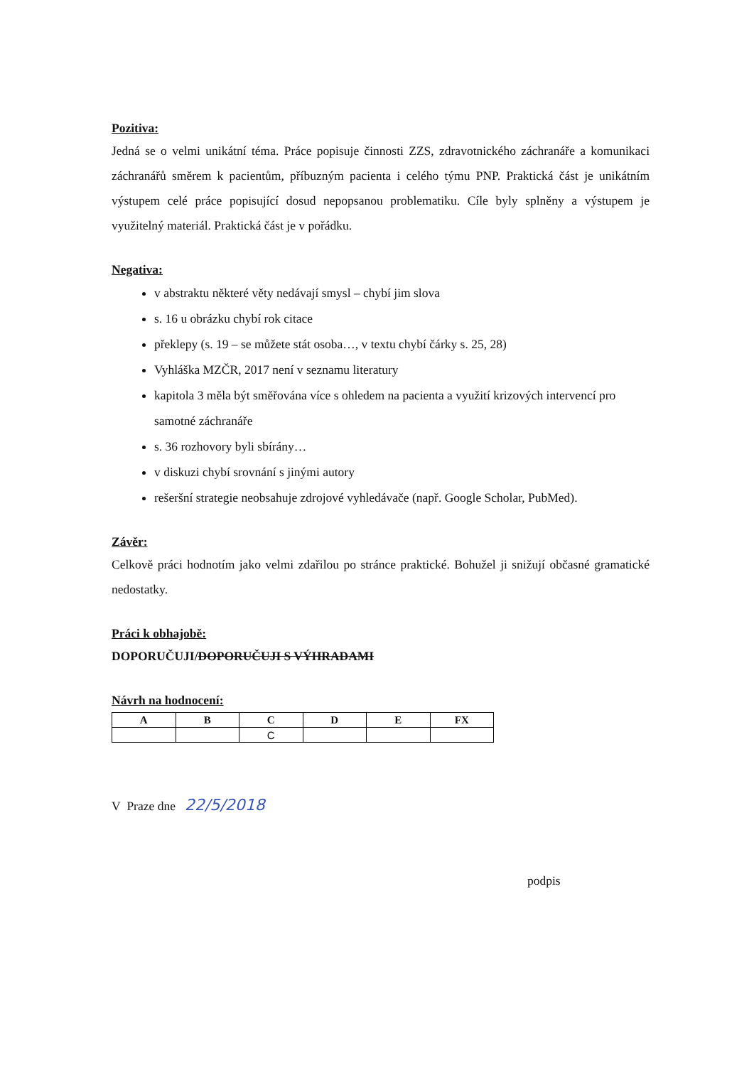Pozitiva:
Jedná se o velmi unikátní téma. Práce popisuje činnosti ZZS, zdravotnického záchranáře a komunikaci záchranářů směrem k pacientům, příbuzným pacienta i celého týmu PNP. Praktická část je unikátním výstupem celé práce popisující dosud nepopsanou problematiku. Cíle byly splněny a výstupem je využitelný materiál. Praktická část je v pořádku.
Negativa:
v abstraktu některé věty nedávají smysl – chybí jim slova
s. 16 u obrázku chybí rok citace
překlepy (s. 19 – se můžete stát osoba…, v textu chybí čárky s. 25, 28)
Vyhláška MZČR, 2017 není v seznamu literatury
kapitola 3 měla být směřována více s ohledem na pacienta a využití krizových intervencí pro samotné záchranáře
s. 36 rozhovory byli sbírány…
v diskuzi chybí srovnání s jinými autory
rešeršní strategie neobsahuje zdrojové vyhledávače (např. Google Scholar, PubMed).
Závěr:
Celkově práci hodnotím jako velmi zdařilou po stránce praktické. Bohužel ji snižují občasné gramatické nedostatky.
Práci k obhajobě:
DOPORUČUJI/DOPORUČUJI S VÝHRADAMI
Návrh na hodnocení:
| A | B | C | D | E | FX |
| --- | --- | --- | --- | --- | --- |
| | | C | | | |
V Praze dne 22/5/2018
podpis